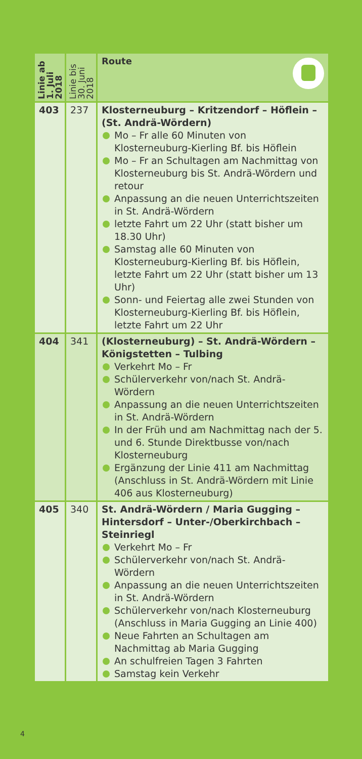| Linie ab 1. Juli 2018 | Linie bis 30. Juni 2018 | Route |
| --- | --- | --- |
| 403 | 237 | Klosterneuburg – Kritzendorf – Höflein – (St. Andrä-Wördern) Mo – Fr alle 60 Minuten von Klosterneuburg-Kierling Bf. bis Höflein Mo – Fr an Schultagen am Nachmittag von Klosterneuburg bis St. Andrä-Wördern und retour Anpassung an die neuen Unterrichtszeiten in St. Andrä-Wördern letzte Fahrt um 22 Uhr (statt bisher um 18.30 Uhr) Samstag alle 60 Minuten von Klosterneuburg-Kierling Bf. bis Höflein, letzte Fahrt um 22 Uhr (statt bisher um 13 Uhr) Sonn- und Feiertag alle zwei Stunden von Klosterneuburg-Kierling Bf. bis Höflein, letzte Fahrt um 22 Uhr |
| 404 | 341 | (Klosterneuburg) – St. Andrä-Wördern – Königstetten – Tulbing Verkehrt Mo – Fr Schülerverkehr von/nach St. Andrä-Wördern Anpassung an die neuen Unterrichtszeiten in St. Andrä-Wördern In der Früh und am Nachmittag nach der 5. und 6. Stunde Direktbusse von/nach Klosterneuburg Ergänzung der Linie 411 am Nachmittag (Anschluss in St. Andrä-Wördern mit Linie 406 aus Klosterneuburg) |
| 405 | 340 | St. Andrä-Wördern / Maria Gugging – Hintersdorf – Unter-/Oberkirchbach – Steinriegl Verkehrt Mo – Fr Schülerverkehr von/nach St. Andrä-Wördern Anpassung an die neuen Unterrichtszeiten in St. Andrä-Wördern Schülerverkehr von/nach Klosterneuburg (Anschluss in Maria Gugging an Linie 400) Neue Fahrten an Schultagen am Nachmittag ab Maria Gugging An schulfreien Tagen 3 Fahrten Samstag kein Verkehr |
4